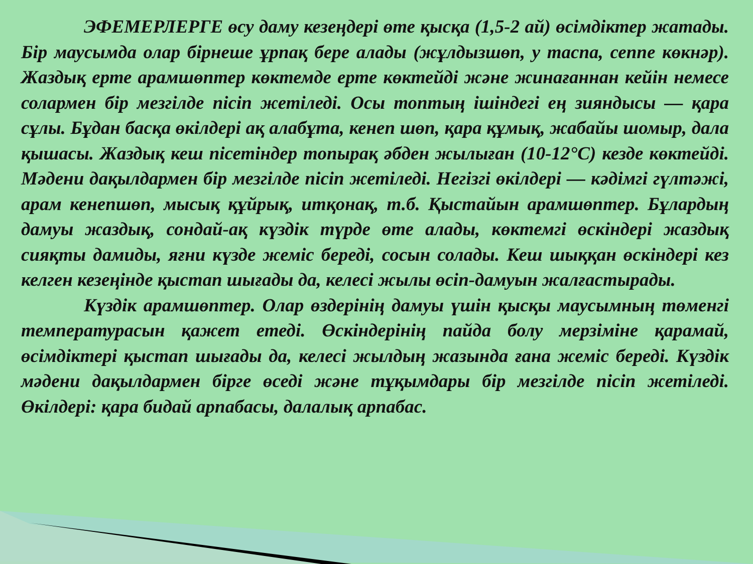ЭФЕМЕРЛЕРГЕ өсу даму кезеңдері өте қысқа (1,5-2 ай) өсімдіктер жатады. Бір маусымда олар бірнеше ұрпақ бере алады (жұлдызшөп, у таспа, сеппе көкнәр). Жаздық ерте арамшөптер көктемде ерте көктейді және жинағаннан кейін немесе солармен бір мезгілде пісіп жетіледі. Осы топтың ішіндегі ең зияндысы — қара сұлы. Бұдан басқа өкілдері ақ алабұта, кенеп шөп, қара құмық, жабайы шомыр, дала қышасы. Жаздық кеш пісетіндер топырақ әбден жылыған (10-12°С) кезде көктейді. Мәдени дақылдармен бір мезгілде пісіп жетіледі. Негізгі өкілдері — кәдімгі гүлтәжі, арам кенепшөп, мысық құйрық, итқонақ, т.б. Қыстайын арамшөптер. Бұлардың дамуы жаздық, сондай-ақ күздік түрде өте алады, көктемгі өскіндері жаздық сияқты дамиды, яғни күзде жеміс береді, сосын солады. Кеш шыққан өскіндері кез келген кезеңінде қыстап шығады да, келесі жылы өсіп-дамуын жалғастырады.
Күздік арамшөптер. Олар өздерінің дамуы үшін қысқы маусымның төменгі температурасын қажет етеді. Өскіндерінің пайда болу мерзіміне қарамай, өсімдіктері қыстап шығады да, келесі жылдың жазында ғана жеміс береді. Күздік мәдени дақылдармен бірге өседі және тұқымдары бір мезгілде пісіп жетіледі. Өкілдері: қара бидай арпабасы, далалық арпабас.